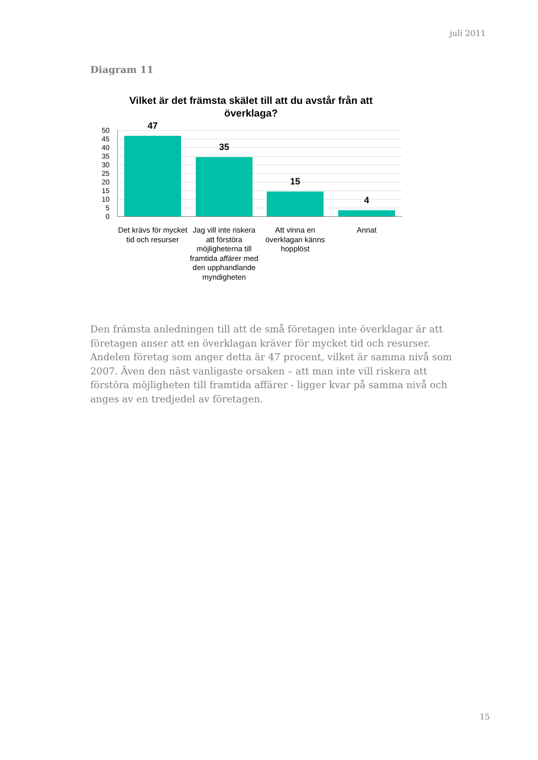juli 2011
Diagram 11
Vilket är det främsta skälet till att du avstår från att överklaga?
50
45
40
35
30
25
20
15
10
5
0
47
35
15
4
Det krävs för mycket tid och resurser
Jag vill inte riskera att förstöra möjligheterna till framtida affärer med den upphandlande myndigheten
Att vinna en överklagan känns hopplöst
Annat
Den främsta anledningen till att de små företagen inte överklagar är att företagen anser att en överklagan kräver för mycket tid och resurser. Andelen företag som anger detta är 47 procent, vilket är samma nivå som 2007. Även den näst vanligaste orsaken – att man inte vill riskera att förstöra möjligheten till framtida affärer - ligger kvar på samma nivå och anges av en tredjedel av företagen.
15